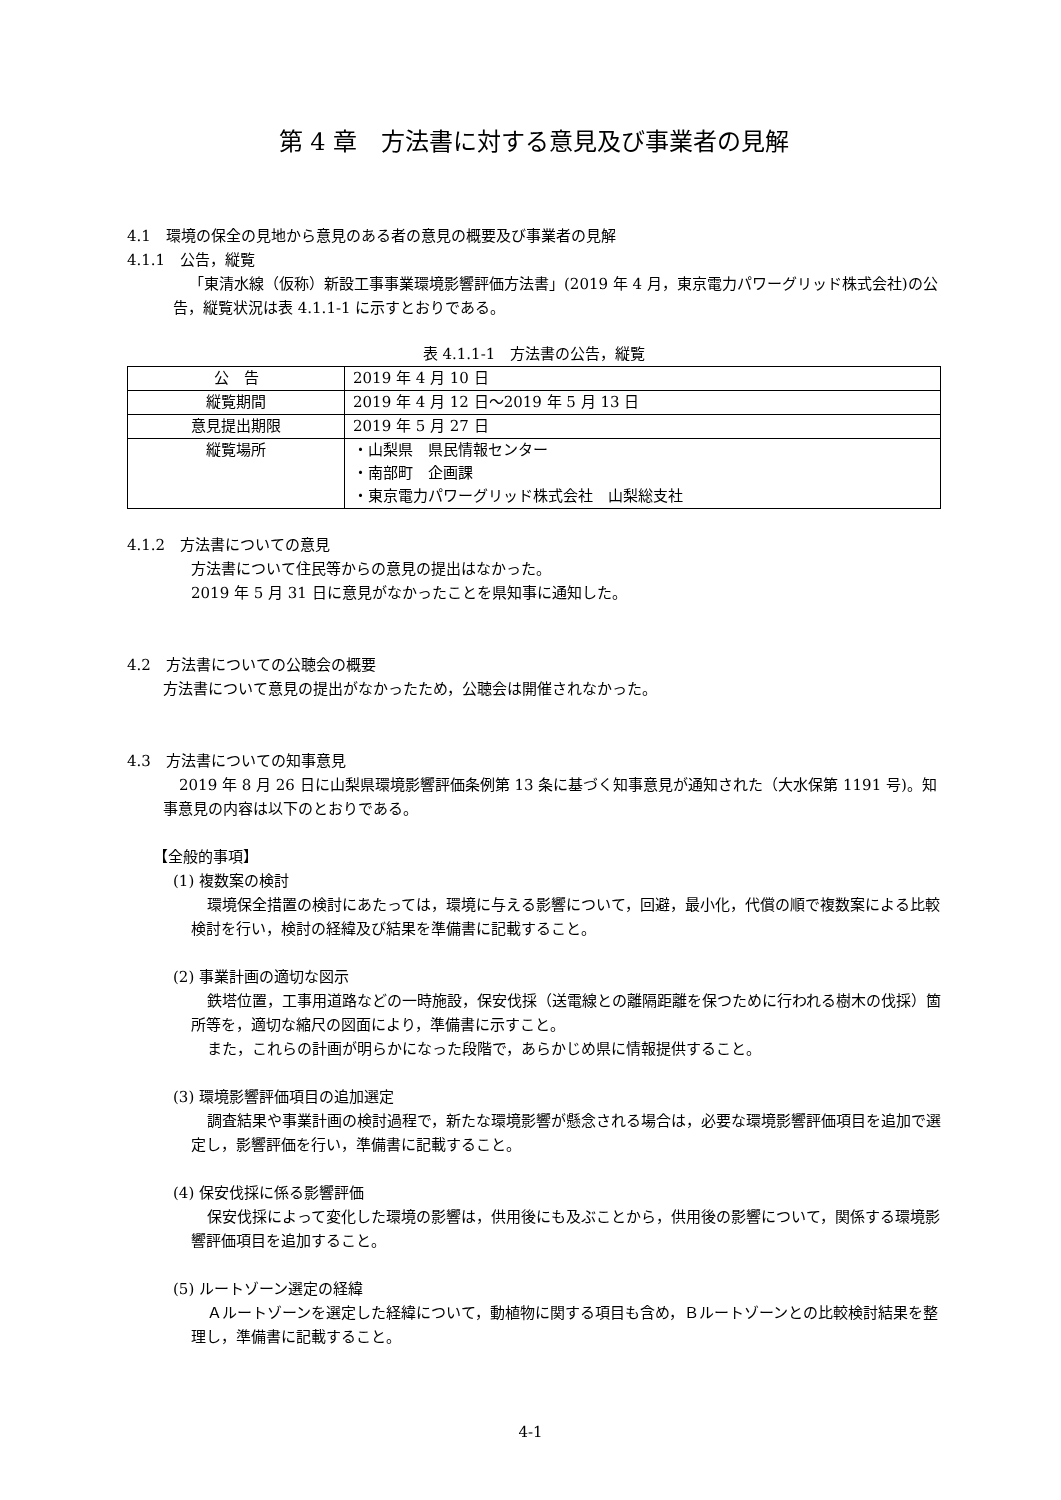第 4 章　方法書に対する意見及び事業者の見解
4.1　環境の保全の見地から意見のある者の意見の概要及び事業者の見解
4.1.1　公告，縦覧
「東清水線（仮称）新設工事事業環境影響評価方法書」(2019 年 4 月，東京電力パワーグリッド株式会社)の公告，縦覧状況は表 4.1.1-1 に示すとおりである。
表 4.1.1-1　方法書の公告，縦覧
| 公 告 | 2019 年 4 月 10 日 |
| 縦覧期間 | 2019 年 4 月 12 日～2019 年 5 月 13 日 |
| 意見提出期限 | 2019 年 5 月 27 日 |
| 縦覧場所 | ・山梨県 県民情報センター ・南部町 企画課 ・東京電力パワーグリッド株式会社 山梨総支社 |
4.1.2　方法書についての意見
方法書について住民等からの意見の提出はなかった。
2019 年 5 月 31 日に意見がなかったことを県知事に通知した。
4.2　方法書についての公聴会の概要
方法書について意見の提出がなかったため，公聴会は開催されなかった。
4.3　方法書についての知事意見
2019 年 8 月 26 日に山梨県環境影響評価条例第 13 条に基づく知事意見が通知された（大水保第 1191 号)。知事意見の内容は以下のとおりである。
【全般的事項】
(1) 複数案の検討
環境保全措置の検討にあたっては，環境に与える影響について，回避，最小化，代償の順で複数案による比較検討を行い，検討の経緯及び結果を準備書に記載すること。
(2) 事業計画の適切な図示
鉄塔位置，工事用道路などの一時施設，保安伐採（送電線との離隔距離を保つために行われる樹木の伐採）箇所等を，適切な縮尺の図面により，準備書に示すこと。
また，これらの計画が明らかになった段階で，あらかじめ県に情報提供すること。
(3) 環境影響評価項目の追加選定
調査結果や事業計画の検討過程で，新たな環境影響が懸念される場合は，必要な環境影響評価項目を追加で選定し，影響評価を行い，準備書に記載すること。
(4) 保安伐採に係る影響評価
保安伐採によって変化した環境の影響は，供用後にも及ぶことから，供用後の影響について，関係する環境影響評価項目を追加すること。
(5) ルートゾーン選定の経緯
Ａルートゾーンを選定した経緯について，動植物に関する項目も含め，Ｂルートゾーンとの比較検討結果を整理し，準備書に記載すること。
4-1